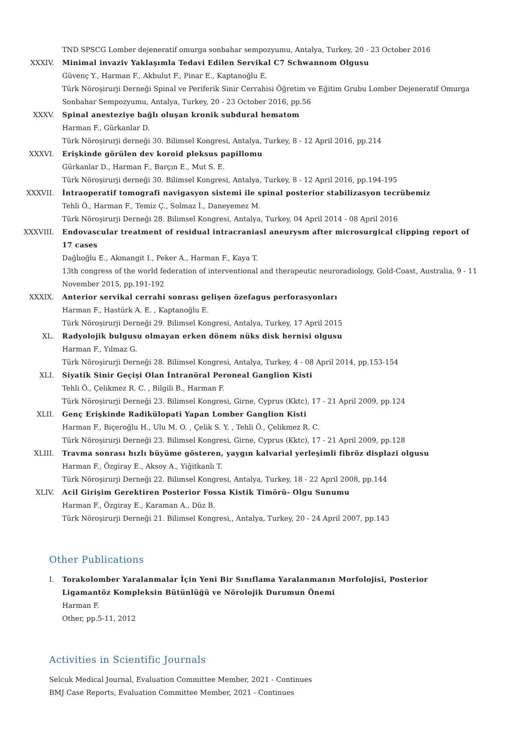TND SPSCG Lomber dejeneratif omurga sonbahar sempozyumu, Antalya, Turkey, 20 - 23 October 2016
XXXIV. Minimal invaziv Yaklaşımla Tedavi Edilen Servikal C7 Schwannom Olgusu
Güvenç Y., Harman F., Akbulut F., Pinar E., Kaptanoğlu E.
Türk Nöroşirurji Derneği Spinal ve Periferik Sinir Cerrahisi Öğretim ve Eğitim Grubu Lomber Dejeneratif Omurga Sonbahar Sempozyumu, Antalya, Turkey, 20 - 23 October 2016, pp.56
XXXV. Spinal anesteziye bağlı oluşan kronik subdural hematom
Harman F., Gürkanlar D.
Türk Nöroşirurji derneği 30. Bilimsel Kongresi, Antalya, Turkey, 8 - 12 April 2016, pp.214
XXXVI. Erişkinde görülen dev koroid pleksus papillomu
Gürkanlar D., Harman F., Barçın E., Mut S. E.
Türk Nöroşirurji derneği 30. Bilimsel Kongresi, Antalya, Turkey, 8 - 12 April 2016, pp.194-195
XXXVII. İntraoperatif tomografi navigasyon sistemi ile spinal posterior stabilizasyon tecrübemiz
Tehli Ö., Harman F., Temiz Ç., Solmaz İ., Daneyemez M.
Türk Nöroşirurji Derneği 28. Bilimsel Kongresi, Antalya, Turkey, 04 April 2014 - 08 April 2016
XXXVIII. Endovascular treatment of residual intracraniasl aneurysm after microsurgical clipping report of 17 cases
Dağlıoğlu E., Akmangit I., Peker A., Harman F., Kaya T.
13th congress of the world federation of interventional and therapeutic neuroradiology, Gold-Coast, Australia, 9 - 11 November 2015, pp.191-192
XXXIX. Anterior servikal cerrahi sonrası gelişen özefagus perforasyonları
Harman F., Hastürk A. E. , Kaptanoğlu E.
Türk Nöroşirurji Derneği 29. Bilimsel Kongresi, Antalya, Turkey, 17 April 2015
XL. Radyolojik bulgusu olmayan erken dönem nüks disk hernisi olgusu
Harman F., Yılmaz G.
Türk Nöroşirurji Derneği 28. Bilimsel Kongresi, Antalya, Turkey, 4 - 08 April 2014, pp.153-154
XLI. Siyatik Sinir Geçişi Olan İntranöral Peroneal Ganglion Kisti
Tehli Ö., Çelikmez R. C. , Bilgili B., Harman F.
Türk Nöroşirurji Derneği 23. Bilimsel Kongresi, Girne, Cyprus (Kktc), 17 - 21 April 2009, pp.124
XLII. Genç Erişkinde Radikülopati Yapan Lomber Ganglion Kisti
Harman F., Biçeroğlu H., Ulu M. O. , Çelik S. Y. , Tehli Ö., Çelikmez R. C.
Türk Nöroşirurji Derneği 23. Bilimsel Kongresi, Girne, Cyprus (Kktc), 17 - 21 April 2009, pp.128
XLIII. Travma sonrası hızlı büyüme gösteren, yaygın kalvarial yerleşimli fibröz displazi olgusu
Harman F., Özgiray E., Aksoy A., Yiğitkanlı T.
Türk Nöroşirurji Derneği 22. Bilimsel Kongresi, Antalya, Turkey, 18 - 22 April 2008, pp.144
XLIV. Acil Girişim Gerektiren Posterior Fossa Kistik Timörü- Olgu Sunumu
Harman F., Özgiray E., Karaman A., Düz B.
Türk Nöroşirurji Derneği 21. Bilimsel Kongresi,, Antalya, Turkey, 20 - 24 April 2007, pp.143
Other Publications
I. Torakolomber Yaralanmalar İçin Yeni Bir Sınıflama Yaralanmanın Morfolojisi, Posterior Ligamantöz Kompleksin Bütünlüğü ve Nörolojik Durumun Önemi
Harman F.
Other, pp.5-11, 2012
Activities in Scientific Journals
Selcuk Medical Journal, Evaluation Committee Member, 2021 - Continues
BMJ Case Reports, Evaluation Committee Member, 2021 - Continues